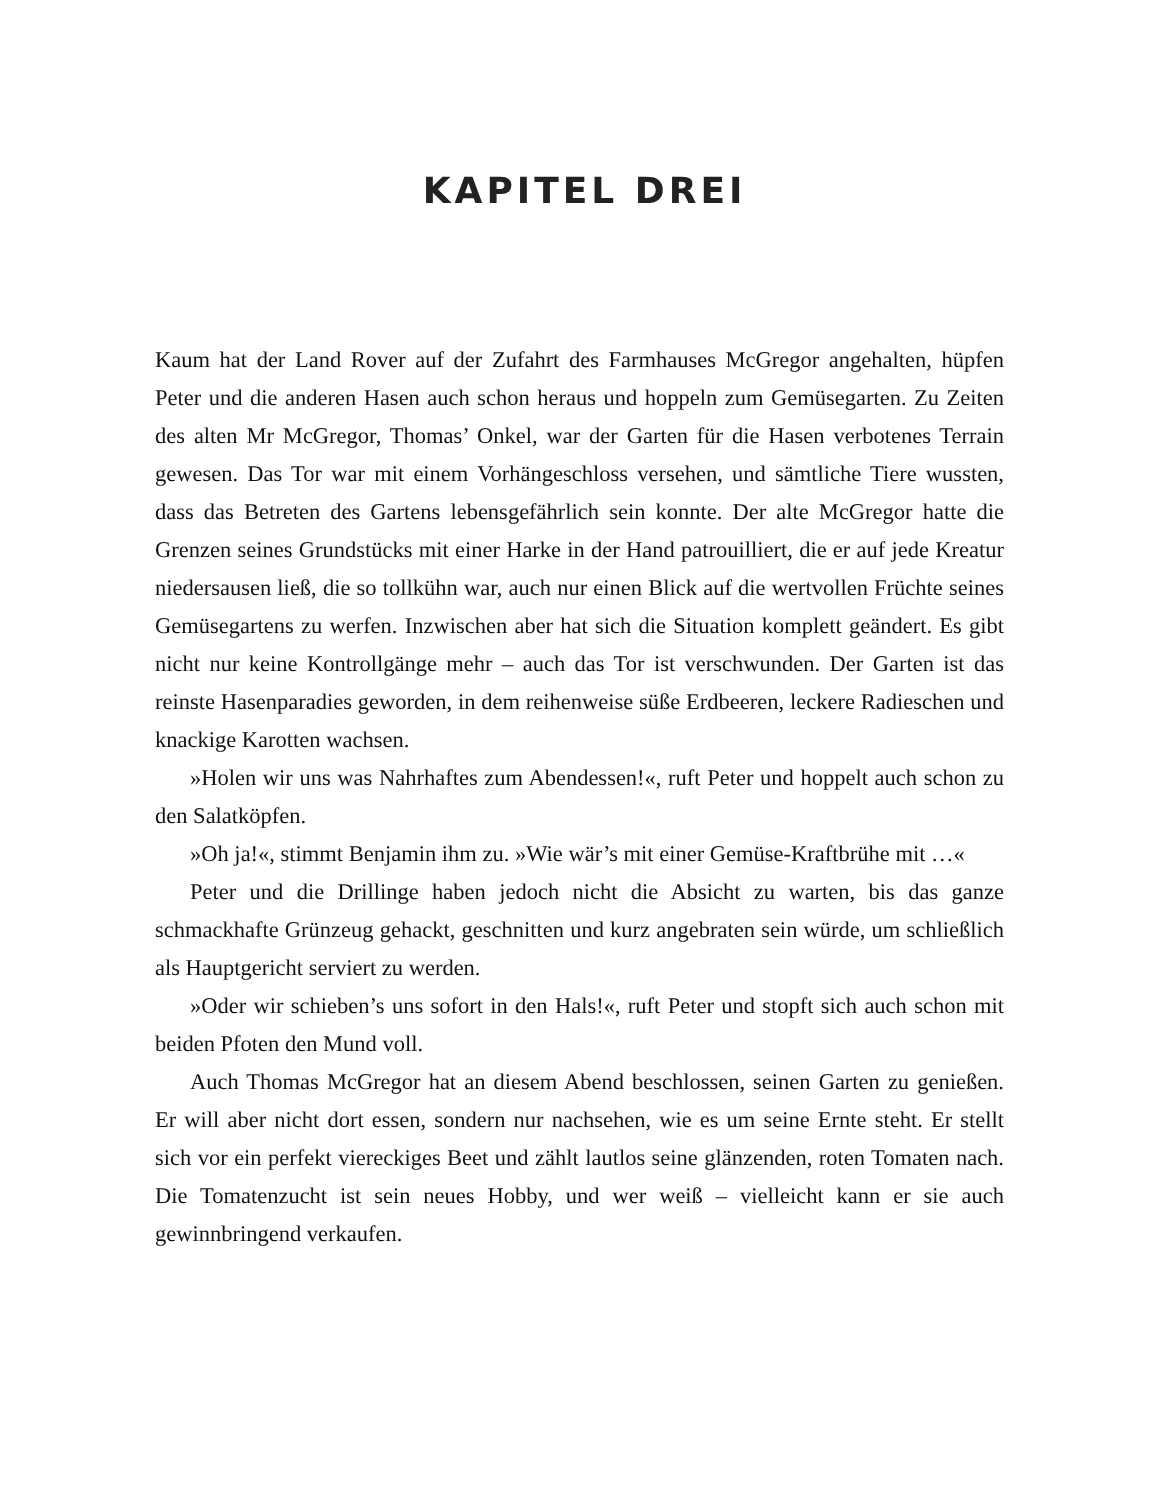KAPITEL DREI
Kaum hat der Land Rover auf der Zufahrt des Farmhauses McGregor angehalten, hüpfen Peter und die anderen Hasen auch schon heraus und hoppeln zum Gemüsegarten. Zu Zeiten des alten Mr McGregor, Thomas’ Onkel, war der Garten für die Hasen verbotenes Terrain gewesen. Das Tor war mit einem Vorhängeschloss versehen, und sämtliche Tiere wussten, dass das Betreten des Gartens lebensgefährlich sein konnte. Der alte McGregor hatte die Grenzen seines Grundstücks mit einer Harke in der Hand patrouilliert, die er auf jede Kreatur niedersausen ließ, die so tollkühn war, auch nur einen Blick auf die wertvollen Früchte seines Gemüsegartens zu werfen. Inzwischen aber hat sich die Situation komplett geändert. Es gibt nicht nur keine Kontrollgänge mehr – auch das Tor ist verschwunden. Der Garten ist das reinste Hasenparadies geworden, in dem reihenweise süße Erdbeeren, leckere Radieschen und knackige Karotten wachsen.
»Holen wir uns was Nahrhaftes zum Abendessen!«, ruft Peter und hoppelt auch schon zu den Salatköpfen.
»Oh ja!«, stimmt Benjamin ihm zu. »Wie wär’s mit einer Gemüse-Kraftbrühe mit …«
Peter und die Drillinge haben jedoch nicht die Absicht zu warten, bis das ganze schmackhafte Grünzeug gehackt, geschnitten und kurz angebraten sein würde, um schließlich als Hauptgericht serviert zu werden.
»Oder wir schieben’s uns sofort in den Hals!«, ruft Peter und stopft sich auch schon mit beiden Pfoten den Mund voll.
Auch Thomas McGregor hat an diesem Abend beschlossen, seinen Garten zu genießen. Er will aber nicht dort essen, sondern nur nachsehen, wie es um seine Ernte steht. Er stellt sich vor ein perfekt viereckiges Beet und zählt lautlos seine glänzenden, roten Tomaten nach. Die Tomatenzucht ist sein neues Hobby, und wer weiß – vielleicht kann er sie auch gewinnbringend verkaufen.